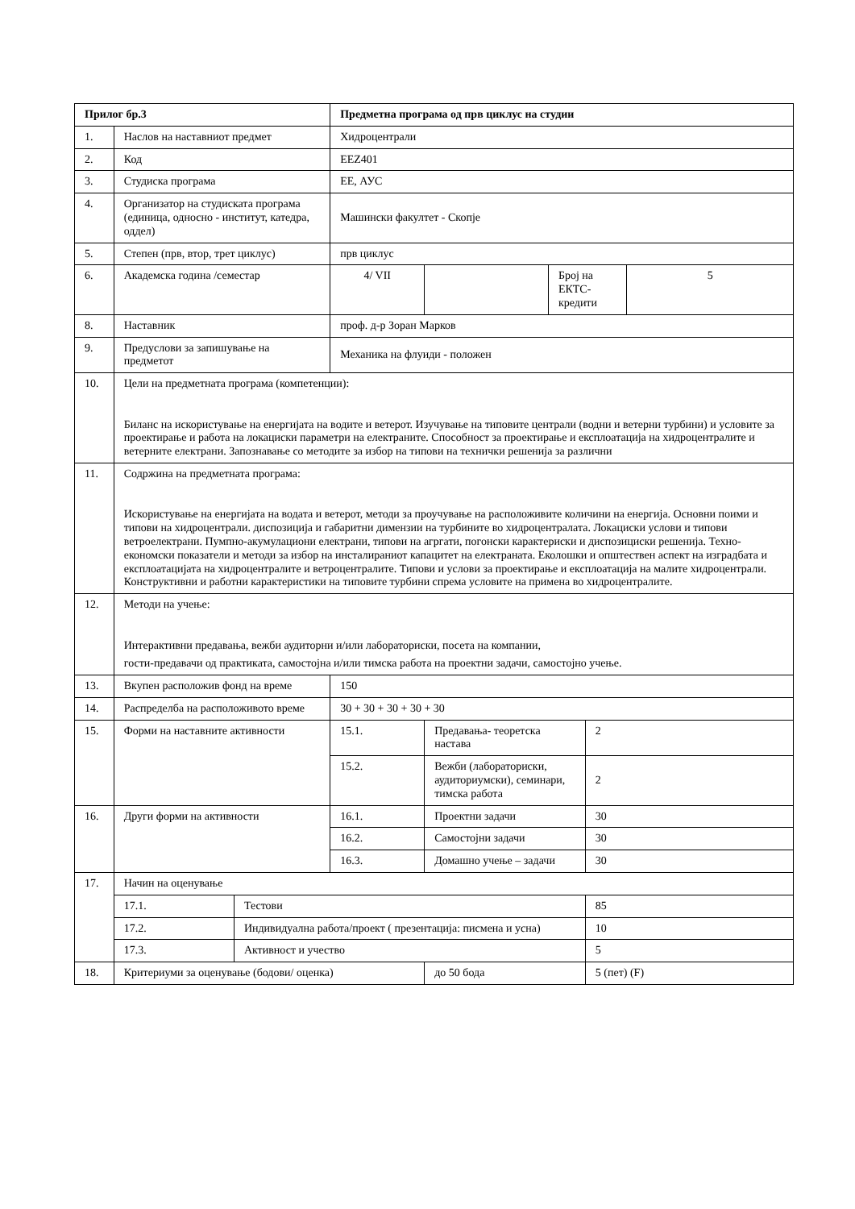| Прилог бр.3 | | | Предметна програма од прв циклус на студии | | | | |
| 1. | Наслов на наставниот предмет | | Хидроцентрали | | | | |
| 2. | Код | | EEZ401 | | | | |
| 3. | Студиска програма | | ЕЕ, АУС | | | | |
| 4. | Организатор на студиската програма (единица, односно - институт, катедра, оддел) | | Машински факултет - Скопје | | | | |
| 5. | Степен (прв, втор, трет циклус) | | прв циклус | | | | |
| 6. | Академска година /семестар | | 4/ VII | | Број на ЕКТС- кредити | | 5 |
| 8. | Наставник | | проф. д-р Зоран Марков | | | | |
| 9. | Предуслови за запишување на предметот | | Механика на флуиди - положен | | | | |
| 10. | Цели на предметната програма (компетенции): Биланс на искористување на енергијата на водите и ветерот. Изучување на типовите централи (водни и ветерни турбини) и условите за проектирање и работа на локациски параметри на електраните. Способност за проектирање и експлоатација на хидроцентралите и ветерните електрани. Запознавање со методите за избор на типови на технички решенија за различни | | | | | | |
| 11. | Содржина на предметната програма: Искористување на енергијата на водата и ветерот, методи за проучување на расположивите количини на енергија. Основни поими и типови на хидроцентрали. диспозиција и габаритни димензии на турбините во хидроцентралата. Локациски услови и типови ветроелектрани. Пумпно-акумулациони електрани, типови на агргати, погонски карактериски и диспозициски решенија. Техно-економски показатели и методи за избор на инсталираниот капацитет на електраната. Еколошки и општествен аспект на изградбата и експлоатацијата на хидроцентралите и ветроцентралите. Типови и услови за проектирање и експлоатација на малите хидроцентрали. Конструктивни и работни карактеристики на типовите турбини спрема условите на примена во хидроцентралите. | | | | | | |
| 12. | Методи на учење: Интерактивни предавања, вежби аудиторни и/или лабораториски, посета на компании, гости-предавачи од практиката, самостојна и/или тимска работа на проектни задачи, самостојно учење. | | | | | | |
| 13. | Вкупен расположив фонд на време | | 150 | | | | |
| 14. | Распределба на расположивото време | | 30 + 30 + 30 + 30 + 30 | | | | |
| 15. | Форми на наставните активности | | 15.1. | Предавања- теоретска настава | | 2 | |
| | | | 15.2. | Вежби (лабораториски, аудиториумски), семинари, тимска работа | | 2 | |
| 16. | Други форми на активности | | 16.1. | Проектни задачи | | 30 | |
| | | | 16.2. | Самостојни задачи | | 30 | |
| | | | 16.3. | Домашно учење – задачи | | 30 | |
| 17. | Начин на оценување | | | | | | |
| | 17.1. | Тестови | | | | 85 | |
| | 17.2. | Индивидуална работа/проект ( презентација: писмена и усна) | | | | 10 | |
| | 17.3. | Активност и учество | | | | 5 | |
| 18. | Критериуми за оценување (бодови/ оценка) | | | до 50 бода | | 5 (пет) (F) | |